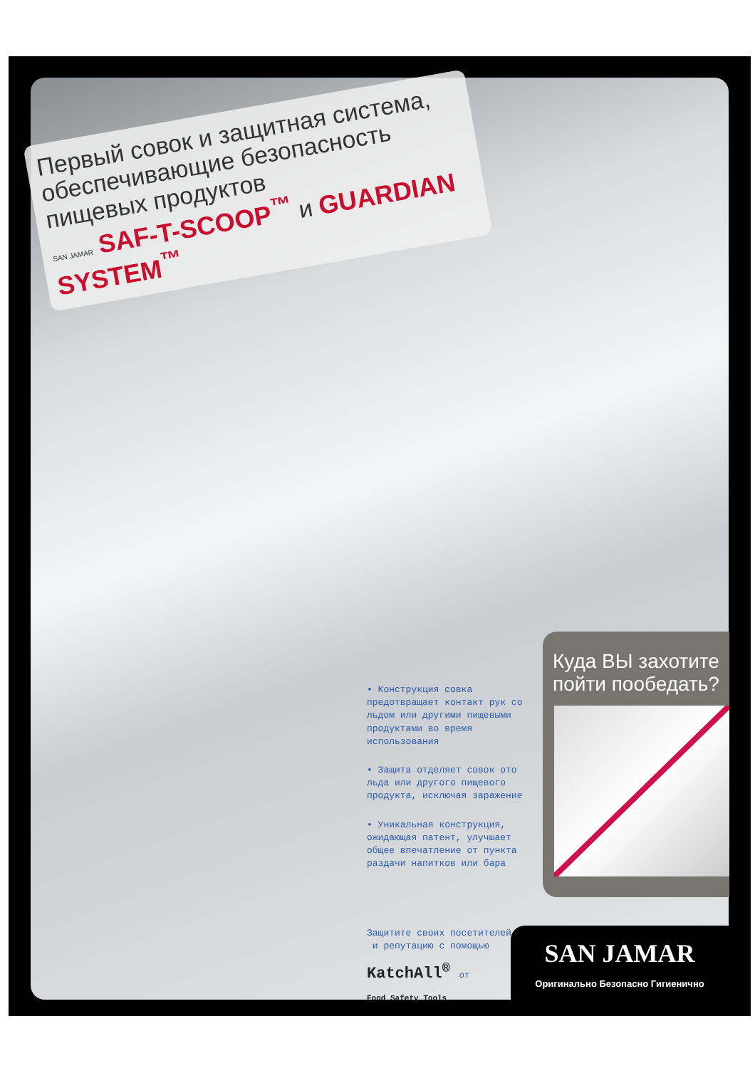Первый совок и защитная система, обеспечивающие безопасность пищевых продуктов
SAN JAMAR SAF-T-SCOOP<sup>™</sup> и GUARDIAN SYSTEM<sup>™</sup>
• Конструкция совка предотвращает контакт рук со льдом или другими пищевыми продуктами во время использования
• Защита отделяет совок ото льда или другого пищевого продукта, исключая заражение
• Уникальная конструкция, ожидающая патент, улучшает общее впечатление от пункта раздачи напитков или бара
Куда ВЫ захотите пойти пообедать?
Защитите своих посетителей
и репутацию с помощью
KatchAll<sup>®</sup> от
Food Safety Tools
SAN JAMAR
Оригинально Безопасно Гигиенично